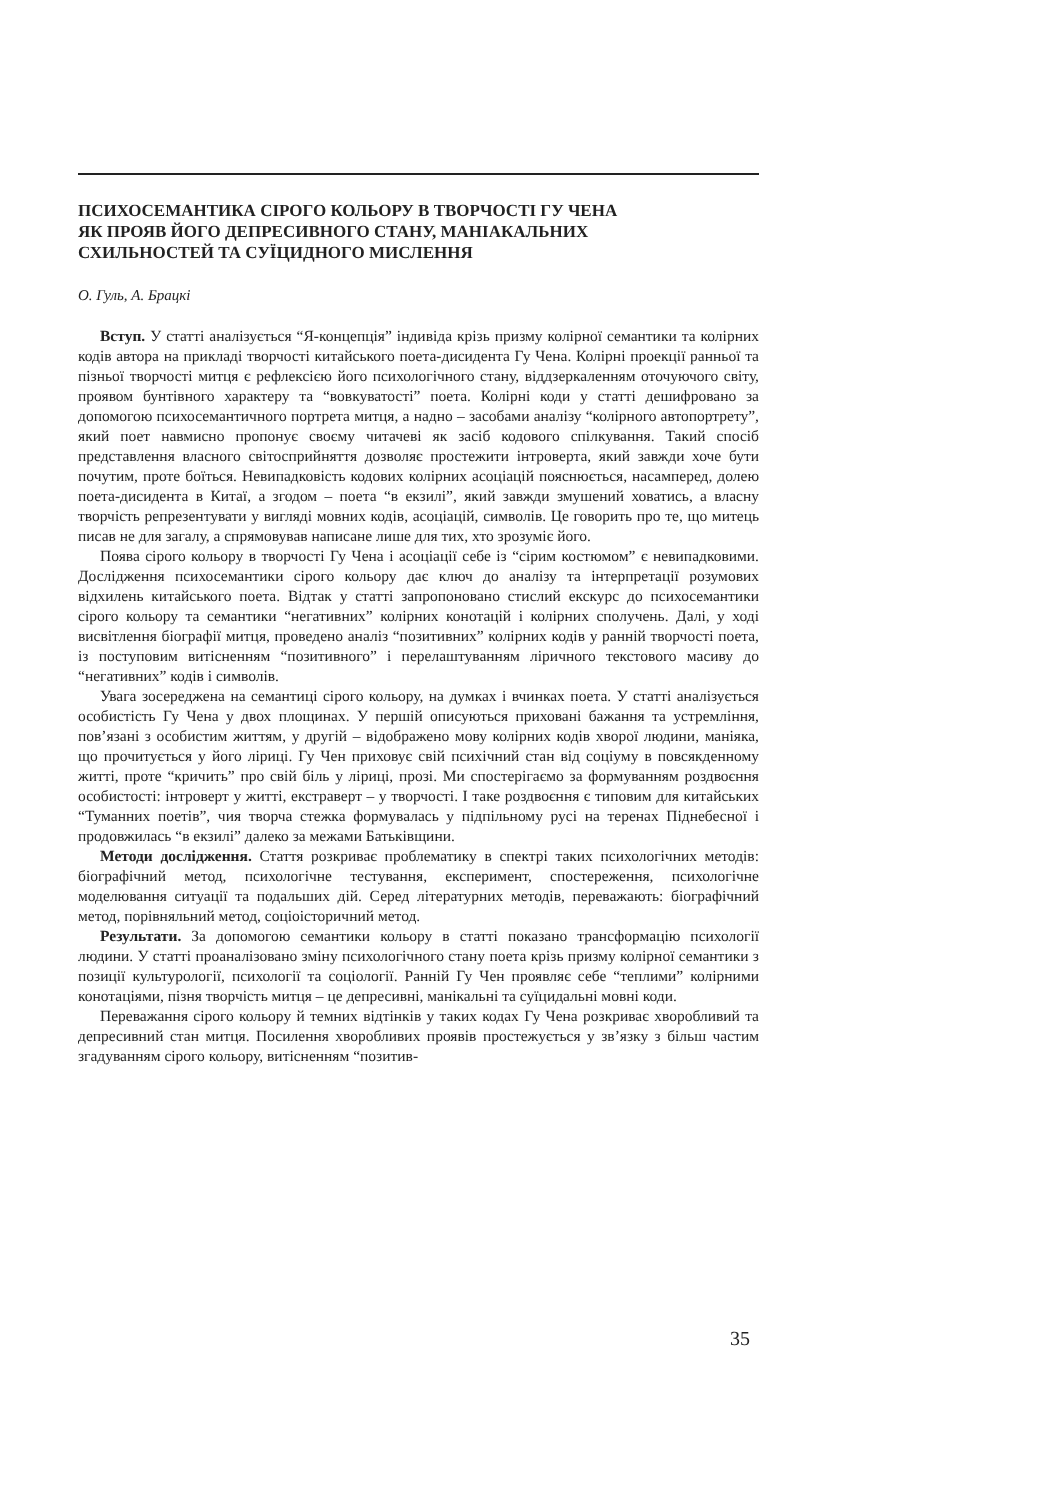ПСИХОСЕМАНТИКА СІРОГО КОЛЬОРУ В ТВОРЧОСТІ ГУ ЧЕНА
ЯК ПРОЯВ ЙОГО ДЕПРЕСИВНОГО СТАНУ, МАНІАКАЛЬНИХ
СХИЛЬНОСТЕЙ ТА СУЇЦИДНОГО МИСЛЕННЯ
О. Гуль, А. Брацкі
Вступ. У статті аналізується “Я-концепція” індивіда крізь призму колірної семантики та колірних кодів автора на прикладі творчості китайського поета-дисидента Гу Чена. Колірні проекції ранньої та пізньої творчості митця є рефлексією його психологічного стану, віддзеркаленням оточуючого світу, проявом бунтівного характеру та “вовкуватості” поета. Колірні коди у статті дешифровано за допомогою психосемантичного портрета митця, а надно – засобами аналізу “колірного автопортрету”, який поет навмисно пропонує своєму читачеві як засіб кодового спілкування. Такий спосіб представлення власного світосприйняття дозволяє простежити інтроверта, який завжди хоче бути почутим, проте боїться. Невипадковість кодових колірних асоціацій пояснюється, насамперед, долею поета-дисидента в Китаї, а згодом – поета “в екзилі”, який завжди змушений ховатись, а власну творчість репрезентувати у вигляді мовних кодів, асоціацій, символів. Це говорить про те, що митець писав не для загалу, а спрямовував написане лише для тих, хто зрозуміє його.
Поява сірого кольору в творчості Гу Чена і асоціації себе із “сірим костюмом” є невипадковими. Дослідження психосемантики сірого кольору дає ключ до аналізу та інтерпретації розумових відхилень китайського поета. Відтак у статті запропоновано стислий екскурс до психосемантики сірого кольору та семантики “негативних” колірних конотацій і колірних сполучень. Далі, у ході висвітлення біографії митця, проведено аналіз “позитивних” колірних кодів у ранній творчості поета, із поступовим витісненням “позитивного” і перелаштуванням ліричного текстового масиву до “негативних” кодів і символів.
Увага зосереджена на семантиці сірого кольору, на думках і вчинках поета. У статті аналізується особистість Гу Чена у двох площинах. У першій описуються приховані бажання та устремління, пов’язані з особистим життям, у другій – відображено мову колірних кодів хворої людини, маніяка, що прочитується у його ліриці. Гу Чен приховує свій психічний стан від соціуму в повсякденному житті, проте “кричить” про свій біль у ліриці, прозі. Ми спостерігаємо за формуванням роздвоєння особистості: інтроверт у житті, екстраверт – у творчості. І таке роздвоєння є типовим для китайських “Туманних поетів”, чия творча стежка формувалась у підпільному русі на теренах Піднебесної і продовжилась “в екзилі” далеко за межами Батьківщини.
Методи дослідження. Стаття розкриває проблематику в спектрі таких психологічних методів: біографічний метод, психологічне тестування, експеримент, спостереження, психологічне моделювання ситуації та подальших дій. Серед літературних методів, переважають: біографічний метод, порівняльний метод, соціоісторичний метод.
Результати. За допомогою семантики кольору в статті показано трансформацію психології людини. У статті проаналізовано зміну психологічного стану поета крізь призму колірної семантики з позиції культурології, психології та соціології. Ранній Гу Чен проявляє себе “теплими” колірними конотаціями, пізня творчість митця – це депресивні, манікальні та суїцидальні мовні коди.
Переважання сірого кольору й темних відтінків у таких кодах Гу Чена розкриває хворобливий та депресивний стан митця. Посилення хворобливих проявів простежується у зв’язку з більш частим згадуванням сірого кольору, витісненням “позитив-
35